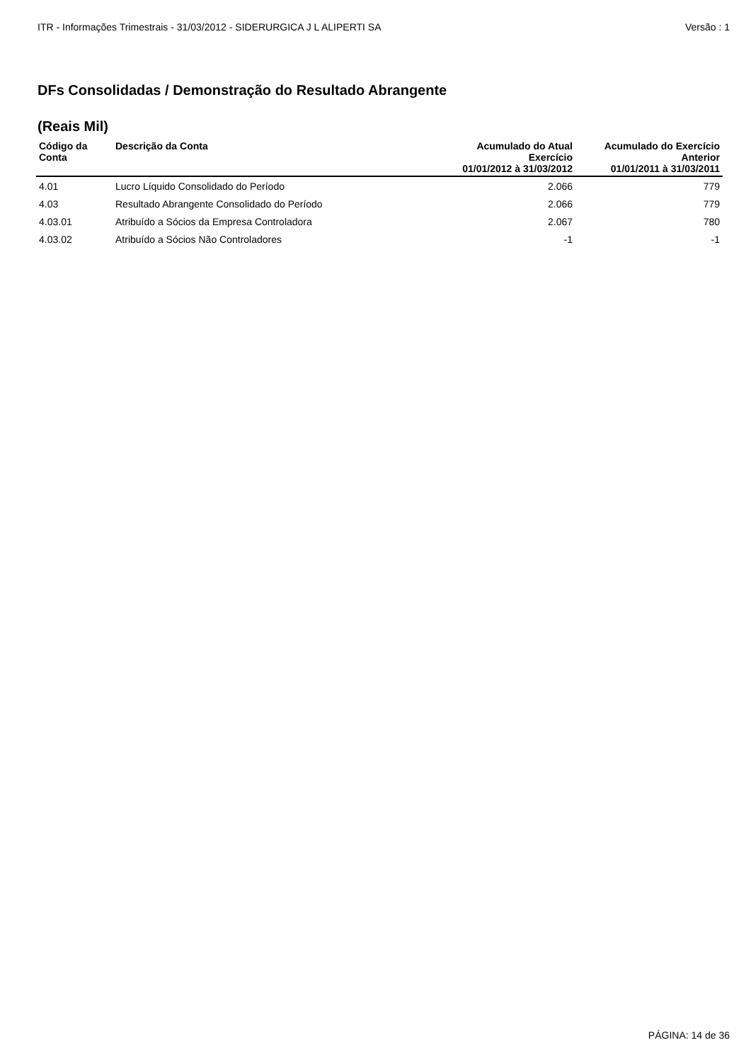ITR - Informações Trimestrais - 31/03/2012 - SIDERURGICA J L ALIPERTI SA Versão : 1
DFs Consolidadas / Demonstração do Resultado Abrangente
(Reais Mil)
| Código da Conta | Descrição da Conta | Acumulado do Atual Exercício 01/01/2012 à 31/03/2012 | Acumulado do Exercício Anterior 01/01/2011 à 31/03/2011 |
| --- | --- | --- | --- |
| 4.01 | Lucro Líquido Consolidado do Período | 2.066 | 779 |
| 4.03 | Resultado Abrangente Consolidado do Período | 2.066 | 779 |
| 4.03.01 | Atribuído a Sócios da Empresa Controladora | 2.067 | 780 |
| 4.03.02 | Atribuído a Sócios Não Controladores | -1 | -1 |
PÁGINA: 14 de 36